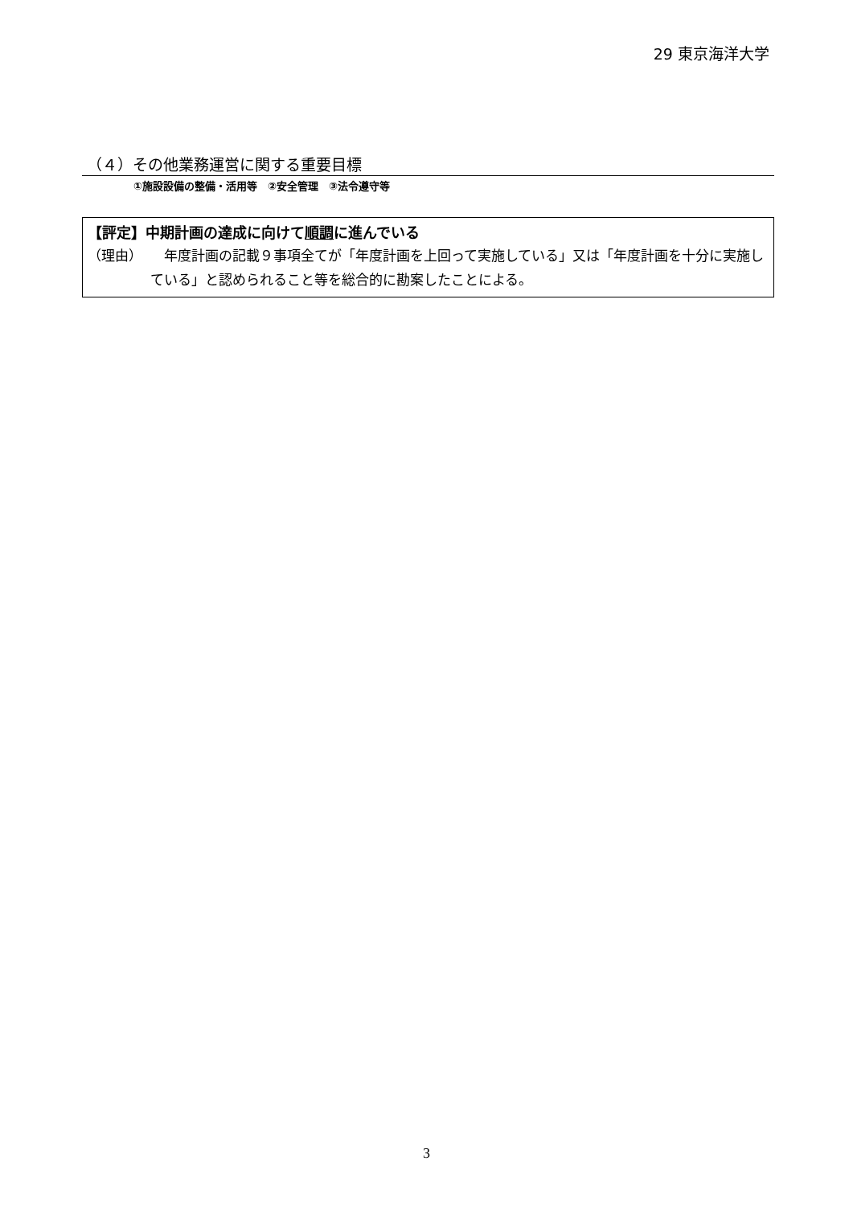29 東京海洋大学
（４）その他業務運営に関する重要目標
①施設設備の整備・活用等　②安全管理　③法令遵守等
【評定】中期計画の達成に向けて順調に進んでいる
（理由） 　年度計画の記載９事項全てが「年度計画を上回って実施している」又は「年度計画を十分に実施している」と認められること等を総合的に勘案したことによる。
3